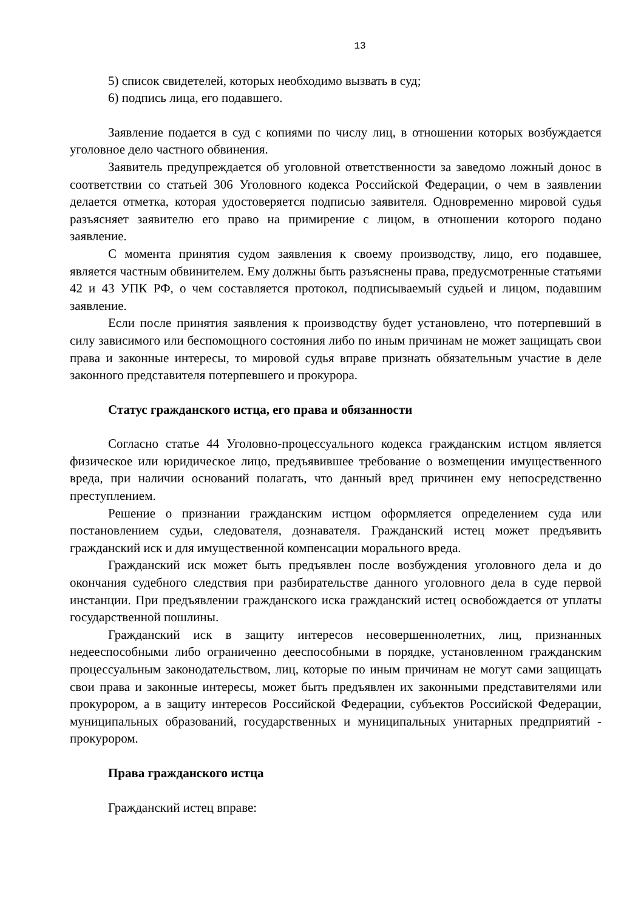13
5) список свидетелей, которых необходимо вызвать в суд;
6) подпись лица, его подавшего.
Заявление подается в суд с копиями по числу лиц, в отношении которых возбуждается уголовное дело частного обвинения.
Заявитель предупреждается об уголовной ответственности за заведомо ложный донос в соответствии со статьей 306 Уголовного кодекса Российской Федерации, о чем в заявлении делается отметка, которая удостоверяется подписью заявителя. Одновременно мировой судья разъясняет заявителю его право на примирение с лицом, в отношении которого подано заявление.
С момента принятия судом заявления к своему производству, лицо, его подавшее, является частным обвинителем. Ему должны быть разъяснены права, предусмотренные статьями 42 и 43 УПК РФ, о чем составляется протокол, подписываемый судьей и лицом, подавшим заявление.
Если после принятия заявления к производству будет установлено, что потерпевший в силу зависимого или беспомощного состояния либо по иным причинам не может защищать свои права и законные интересы, то мировой судья вправе признать обязательным участие в деле законного представителя потерпевшего и прокурора.
Статус гражданского истца, его права и обязанности
Согласно статье 44 Уголовно-процессуального кодекса гражданским истцом является физическое или юридическое лицо, предъявившее требование о возмещении имущественного вреда, при наличии оснований полагать, что данный вред причинен ему непосредственно преступлением.
Решение о признании гражданским истцом оформляется определением суда или постановлением судьи, следователя, дознавателя. Гражданский истец может предъявить гражданский иск и для имущественной компенсации морального вреда.
Гражданский иск может быть предъявлен после возбуждения уголовного дела и до окончания судебного следствия при разбирательстве данного уголовного дела в суде первой инстанции. При предъявлении гражданского иска гражданский истец освобождается от уплаты государственной пошлины.
Гражданский иск в защиту интересов несовершеннолетних, лиц, признанных недееспособными либо ограниченно дееспособными в порядке, установленном гражданским процессуальным законодательством, лиц, которые по иным причинам не могут сами защищать свои права и законные интересы, может быть предъявлен их законными представителями или прокурором, а в защиту интересов Российской Федерации, субъектов Российской Федерации, муниципальных образований, государственных и муниципальных унитарных предприятий - прокурором.
Права гражданского истца
Гражданский истец вправе: